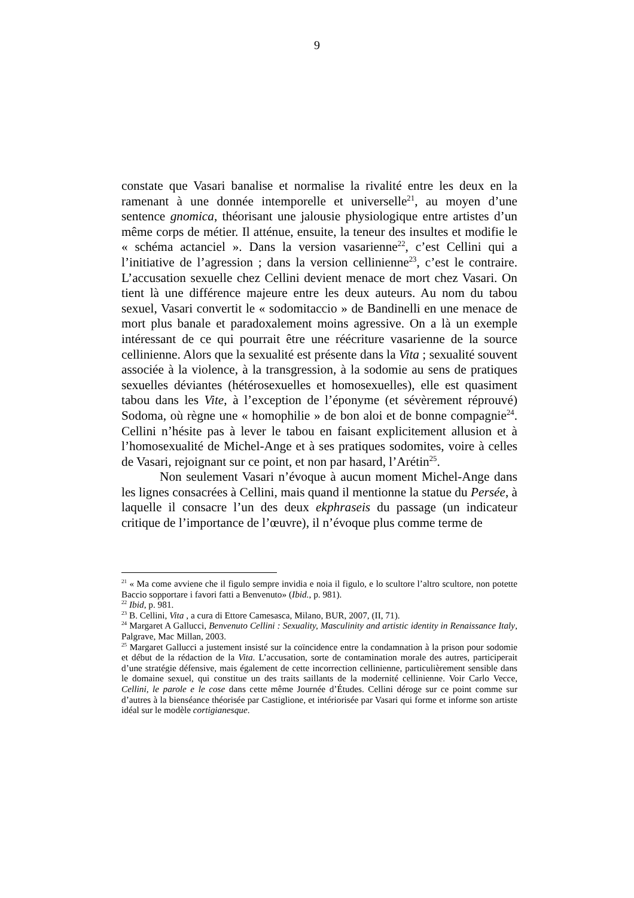9
constate que Vasari banalise et normalise la rivalité entre les deux en la ramenant à une donnée intemporelle et universelle<sup>21</sup>, au moyen d’une sentence gnomica, théorisant une jalousie physiologique entre artistes d’un même corps de métier. Il atténue, ensuite, la teneur des insultes et modifie le « schéma actanciel ». Dans la version vasarienne<sup>22</sup>, c’est Cellini qui a l’initiative de l’agression ; dans la version cellinienne<sup>23</sup>, c’est le contraire. L’accusation sexuelle chez Cellini devient menace de mort chez Vasari. On tient là une différence majeure entre les deux auteurs. Au nom du tabou sexuel, Vasari convertit le « sodomitaccio » de Bandinelli en une menace de mort plus banale et paradoxalement moins agressive. On a là un exemple intéressant de ce qui pourrait être une réécriture vasarienne de la source cellinienne. Alors que la sexualité est présente dans la Vita ; sexualité souvent associée à la violence, à la transgression, à la sodomie au sens de pratiques sexuelles déviantes (hétérosexuelles et homosexuelles), elle est quasiment tabou dans les Vite, à l’exception de l’éponyme (et sévèrement réprouvé) Sodoma, où règne une « homophilie » de bon aloi et de bonne compagnie<sup>24</sup>. Cellini n’hésite pas à lever le tabou en faisant explicitement allusion et à l’homosexualité de Michel-Ange et à ses pratiques sodomites, voire à celles de Vasari, rejoignant sur ce point, et non par hasard, l’Arétin<sup>25</sup>.
Non seulement Vasari n’évoque à aucun moment Michel-Ange dans les lignes consacrées à Cellini, mais quand il mentionne la statue du Persée, à laquelle il consacre l’un des deux ekphraseis du passage (un indicateur critique de l’importance de l’œuvre), il n’évoque plus comme terme de
<sup>21</sup> « Ma come avviene che il figulo sempre invidia e noia il figulo, e lo scultore l’altro scultore, non potette Baccio sopportare i favori fatti a Benvenuto» (Ibid., p. 981).
<sup>22</sup> Ibid, p. 981.
<sup>23</sup> B. Cellini, Vita , a cura di Ettore Camesasca, Milano, BUR, 2007, (II, 71).
<sup>24</sup> Margaret A Gallucci, Benvenuto Cellini : Sexuality, Masculinity and artistic identity in Renaissance Italy, Palgrave, Mac Millan, 2003.
<sup>25</sup> Margaret Gallucci a justement insisté sur la coïncidence entre la condamnation à la prison pour sodomie et début de la rédaction de la Vita. L’accusation, sorte de contamination morale des autres, participerait d’une stratégie défensive, mais également de cette incorrection cellinienne, particulièrement sensible dans le domaine sexuel, qui constitue un des traits saillants de la modernité cellinienne. Voir Carlo Vecce, Cellini, le parole e le cose dans cette même Journée d’Études. Cellini déroge sur ce point comme sur d’autres à la bienséance théorisée par Castiglione, et intériorisée par Vasari qui forme et informe son artiste idéal sur le modèle cortigianesque.